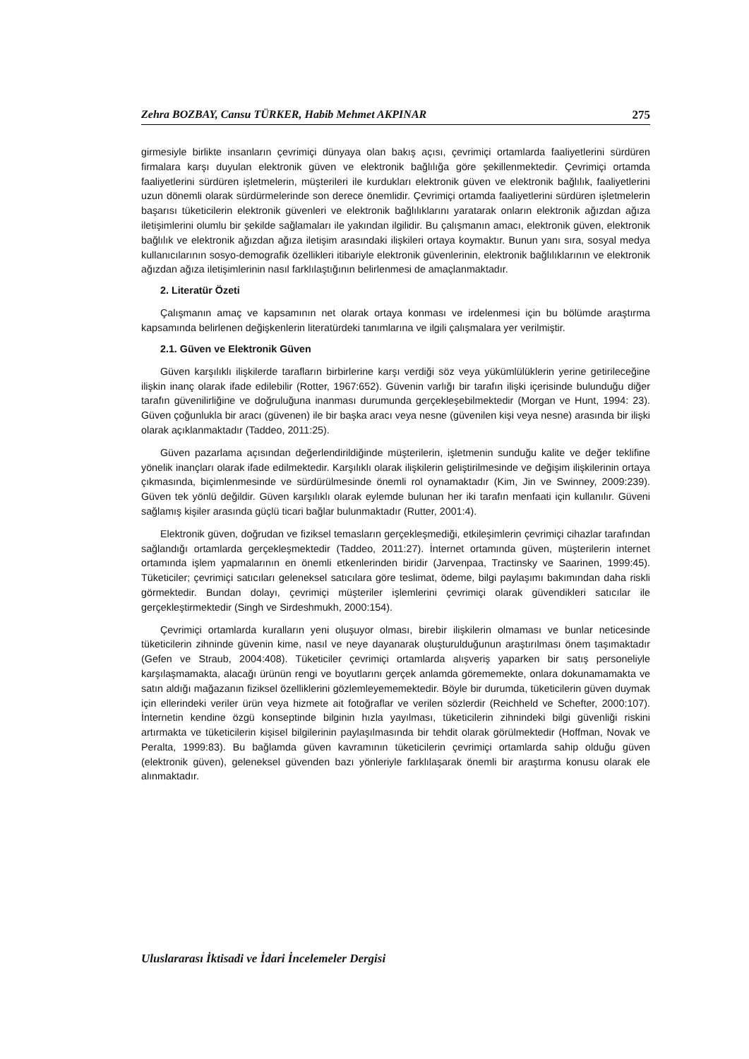Zehra BOZBAY, Cansu TÜRKER, Habib Mehmet AKPINAR 275
girmesiyle birlikte insanların çevrimiçi dünyaya olan bakış açısı, çevrimiçi ortamlarda faaliyetlerini sürdüren firmalara karşı duyulan elektronik güven ve elektronik bağlılığa göre şekillenmektedir. Çevrimiçi ortamda faaliyetlerini sürdüren işletmelerin, müşterileri ile kurdukları elektronik güven ve elektronik bağlılık, faaliyetlerini uzun dönemli olarak sürdürmelerinde son derece önemlidir. Çevrimiçi ortamda faaliyetlerini sürdüren işletmelerin başarısı tüketicilerin elektronik güvenleri ve elektronik bağlılıklarını yaratarak onların elektronik ağızdan ağıza iletişimlerini olumlu bir şekilde sağlamaları ile yakından ilgilidir. Bu çalışmanın amacı, elektronik güven, elektronik bağlılık ve elektronik ağızdan ağıza iletişim arasındaki ilişkileri ortaya koymaktır. Bunun yanı sıra, sosyal medya kullanıcılarının sosyo-demografik özellikleri itibariyle elektronik güvenlerinin, elektronik bağlılıklarının ve elektronik ağızdan ağıza iletişimlerinin nasıl farklılaştığının belirlenmesi de amaçlanmaktadır.
2. Literatür Özeti
Çalışmanın amaç ve kapsamının net olarak ortaya konması ve irdelenmesi için bu bölümde araştırma kapsamında belirlenen değişkenlerin literatürdeki tanımlarına ve ilgili çalışmalara yer verilmiştir.
2.1. Güven ve Elektronik Güven
Güven karşılıklı ilişkilerde tarafların birbirlerine karşı verdiği söz veya yükümlülüklerin yerine getirileceğine ilişkin inanç olarak ifade edilebilir (Rotter, 1967:652). Güvenin varlığı bir tarafın ilişki içerisinde bulunduğu diğer tarafın güvenilirliğine ve doğruluğuna inanması durumunda gerçekleşebilmektedir (Morgan ve Hunt, 1994: 23). Güven çoğunlukla bir aracı (güvenen) ile bir başka aracı veya nesne (güvenilen kişi veya nesne) arasında bir ilişki olarak açıklanmaktadır (Taddeo, 2011:25).
Güven pazarlama açısından değerlendirildiğinde müşterilerin, işletmenin sunduğu kalite ve değer teklifine yönelik inançları olarak ifade edilmektedir. Karşılıklı olarak ilişkilerin geliştirilmesinde ve değişim ilişkilerinin ortaya çıkmasında, biçimlenmesinde ve sürdürülmesinde önemli rol oynamaktadır (Kim, Jin ve Swinney, 2009:239). Güven tek yönlü değildir. Güven karşılıklı olarak eylemde bulunan her iki tarafın menfaati için kullanılır. Güveni sağlamış kişiler arasında güçlü ticari bağlar bulunmaktadır (Rutter, 2001:4).
Elektronik güven, doğrudan ve fiziksel temasların gerçekleşmediği, etkileşimlerin çevrimiçi cihazlar tarafından sağlandığı ortamlarda gerçekleşmektedir (Taddeo, 2011:27). İnternet ortamında güven, müşterilerin internet ortamında işlem yapmalarının en önemli etkenlerinden biridir (Jarvenpaa, Tractinsky ve Saarinen, 1999:45). Tüketiciler; çevrimiçi satıcıları geleneksel satıcılara göre teslimat, ödeme, bilgi paylaşımı bakımından daha riskli görmektedir. Bundan dolayı, çevrimiçi müşteriler işlemlerini çevrimiçi olarak güvendikleri satıcılar ile gerçekleştirmektedir (Singh ve Sirdeshmukh, 2000:154).
Çevrimiçi ortamlarda kuralların yeni oluşuyor olması, birebir ilişkilerin olmaması ve bunlar neticesinde tüketicilerin zihninde güvenin kime, nasıl ve neye dayanarak oluşturulduğunun araştırılması önem taşımaktadır (Gefen ve Straub, 2004:408). Tüketiciler çevrimiçi ortamlarda alışveriş yaparken bir satış personeliyle karşılaşmamakta, alacağı ürünün rengi ve boyutlarını gerçek anlamda görememekte, onlara dokunamamakta ve satın aldığı mağazanın fiziksel özelliklerini gözlemleyememektedir. Böyle bir durumda, tüketicilerin güven duymak için ellerindeki veriler ürün veya hizmete ait fotoğraflar ve verilen sözlerdir (Reichheld ve Schefter, 2000:107). İnternetin kendine özgü konseptinde bilginin hızla yayılması, tüketicilerin zihnindeki bilgi güvenliği riskini artırmakta ve tüketicilerin kişisel bilgilerinin paylaşılmasında bir tehdit olarak görülmektedir (Hoffman, Novak ve Peralta, 1999:83). Bu bağlamda güven kavramının tüketicilerin çevrimiçi ortamlarda sahip olduğu güven (elektronik güven), geleneksel güvenden bazı yönleriyle farklılaşarak önemli bir araştırma konusu olarak ele alınmaktadır.
Uluslararası İktisadi ve İdari İncelemeler Dergisi